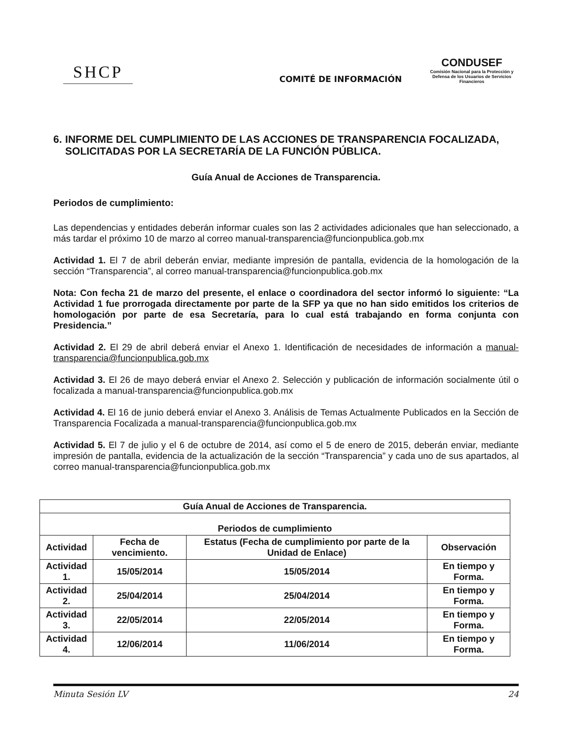SHCP
COMITÉ DE INFORMACIÓN
CONDUSEF
Comisión Nacional para la Protección y Defensa de los Usuarios de Servicios Financieros
6. INFORME DEL CUMPLIMIENTO DE LAS ACCIONES DE TRANSPARENCIA FOCALIZADA, SOLICITADAS POR LA SECRETARÍA DE LA FUNCIÓN PÚBLICA.
Guía Anual de Acciones de Transparencia.
Periodos de cumplimiento:
Las dependencias y entidades deberán informar cuales son las 2 actividades adicionales que han seleccionado, a más tardar el próximo 10 de marzo al correo manual-transparencia@funcionpublica.gob.mx
Actividad 1. El 7 de abril deberán enviar, mediante impresión de pantalla, evidencia de la homologación de la sección “Transparencia”, al correo manual-transparencia@funcionpublica.gob.mx
Nota: Con fecha 21 de marzo del presente, el enlace o coordinadora del sector informó lo siguiente: “La Actividad 1 fue prorrogada directamente por parte de la SFP ya que no han sido emitidos los criterios de homologación por parte de esa Secretaría, para lo cual está trabajando en forma conjunta con Presidencia.”
Actividad 2. El 29 de abril deberá enviar el Anexo 1. Identificación de necesidades de información a manual-transparencia@funcionpublica.gob.mx
Actividad 3. El 26 de mayo deberá enviar el Anexo 2. Selección y publicación de información socialmente útil o focalizada a manual-transparencia@funcionpublica.gob.mx
Actividad 4. El 16 de junio deberá enviar el Anexo 3. Análisis de Temas Actualmente Publicados en la Sección de Transparencia Focalizada a manual-transparencia@funcionpublica.gob.mx
Actividad 5. El 7 de julio y el 6 de octubre de 2014, así como el 5 de enero de 2015, deberán enviar, mediante impresión de pantalla, evidencia de la actualización de la sección “Transparencia” y cada uno de sus apartados, al correo manual-transparencia@funcionpublica.gob.mx
| Guía Anual de Acciones de Transparencia. | | | |
| --- | --- | --- | --- |
| Periodos de cumplimiento | | | |
| Actividad | Fecha de vencimiento. | Estatus (Fecha de cumplimiento por parte de la Unidad de Enlace) | Observación |
| Actividad 1. | 15/05/2014 | 15/05/2014 | En tiempo y Forma. |
| Actividad 2. | 25/04/2014 | 25/04/2014 | En tiempo y Forma. |
| Actividad 3. | 22/05/2014 | 22/05/2014 | En tiempo y Forma. |
| Actividad 4. | 12/06/2014 | 11/06/2014 | En tiempo y Forma. |
Minuta Sesión LV 24